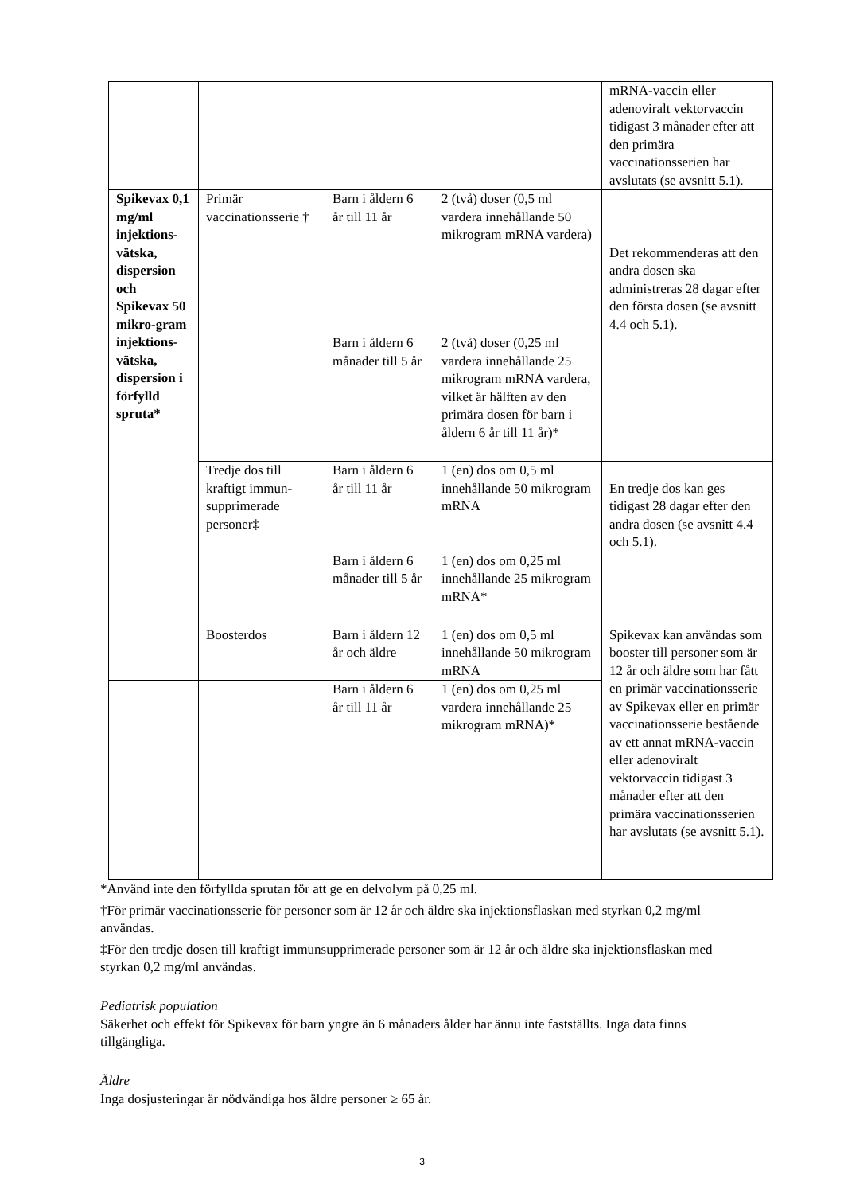| | | | | mRNA-vaccin eller adenoviralt vektorvaccin tidigast 3 månader efter att den primära vaccinationsserien har avslutats (se avsnitt 5.1). |
| Spikevax 0,1 mg/ml injektions-vätska, dispersion och Spikevax 50 mikro-gram injektions-vätska, dispersion i förfylld spruta* | Primär vaccinationsserie † | Barn i åldern 6 år till 11 år | 2 (två) doser (0,5 ml vardera innehållande 50 mikrogram mRNA vardera) | Det rekommenderas att den andra dosen ska administreras 28 dagar efter den första dosen (se avsnitt 4.4 och 5.1). |
| | | Barn i åldern 6 månader till 5 år | 2 (två) doser (0,25 ml vardera innehållande 25 mikrogram mRNA vardera, vilket är hälften av den primära dosen för barn i åldern 6 år till 11 år)* | |
| | Tredje dos till kraftigt immun-supprimerade personer‡ | Barn i åldern 6 år till 11 år | 1 (en) dos om 0,5 ml innehållande 50 mikrogram mRNA | En tredje dos kan ges tidigast 28 dagar efter den andra dosen (se avsnitt 4.4 och 5.1). |
| | | Barn i åldern 6 månader till 5 år | 1 (en) dos om 0,25 ml innehållande 25 mikrogram mRNA* | |
| | Boosterdos | Barn i åldern 12 år och äldre | 1 (en) dos om 0,5 ml innehållande 50 mikrogram mRNA | Spikevax kan användas som booster till personer som är 12 år och äldre som har fått en primär vaccinationsserie av Spikevax eller en primär vaccinationsserie bestående av ett annat mRNA-vaccin eller adenoviralt vektorvaccin tidigast 3 månader efter att den primära vaccinationsserien har avslutats (se avsnitt 5.1). |
| | | Barn i åldern 6 år till 11 år | 1 (en) dos om 0,25 ml vardera innehållande 25 mikrogram mRNA)* | |
*Använd inte den förfyllda sprutan för att ge en delvolym på 0,25 ml.
†För primär vaccinationsserie för personer som är 12 år och äldre ska injektionsflaskan med styrkan 0,2 mg/ml användas.
‡För den tredje dosen till kraftigt immunsupprimerade personer som är 12 år och äldre ska injektionsflaskan med styrkan 0,2 mg/ml användas.
Pediatrisk population
Säkerhet och effekt för Spikevax för barn yngre än 6 månaders ålder har ännu inte fastställts. Inga data finns tillgängliga.
Äldre
Inga dosjusteringar är nödvändiga hos äldre personer ≥ 65 år.
3